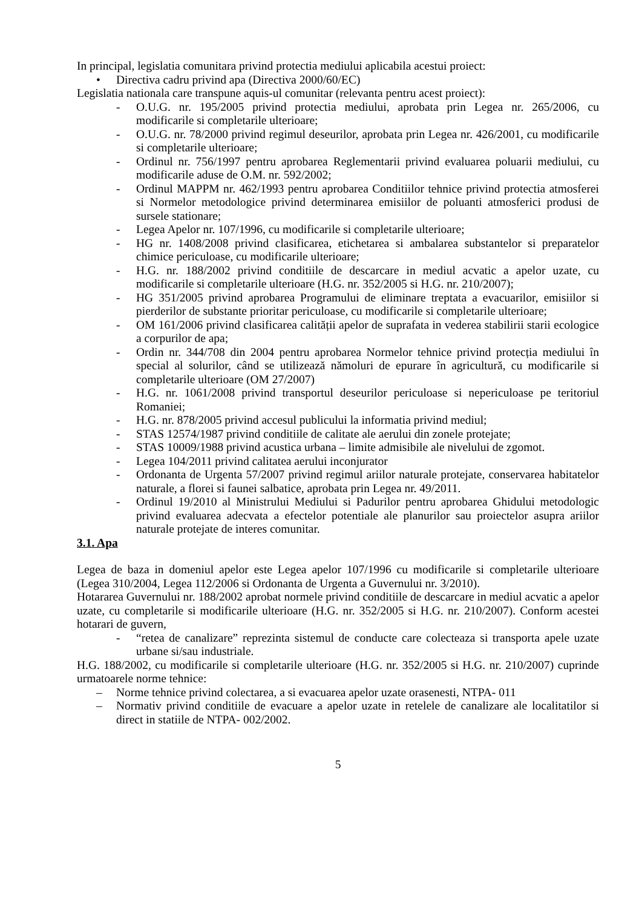In principal, legislatia comunitara privind protectia mediului aplicabila acestui proiect:
• Directiva cadru privind apa (Directiva 2000/60/EC)
Legislatia nationala care transpune aquis-ul comunitar (relevanta pentru acest proiect):
- O.U.G. nr. 195/2005 privind protectia mediului, aprobata prin Legea nr. 265/2006, cu modificarile si completarile ulterioare;
- O.U.G. nr. 78/2000 privind regimul deseurilor, aprobata prin Legea nr. 426/2001, cu modificarile si completarile ulterioare;
- Ordinul nr. 756/1997 pentru aprobarea Reglementarii privind evaluarea poluarii mediului, cu modificarile aduse de O.M. nr. 592/2002;
- Ordinul MAPPM nr. 462/1993 pentru aprobarea Conditiilor tehnice privind protectia atmosferei si Normelor metodologice privind determinarea emisiilor de poluanti atmosferici produsi de sursele stationare;
- Legea Apelor nr. 107/1996, cu modificarile si completarile ulterioare;
- HG nr. 1408/2008 privind clasificarea, etichetarea si ambalarea substantelor si preparatelor chimice periculoase, cu modificarile ulterioare;
- H.G. nr. 188/2002 privind conditiile de descarcare in mediul acvatic a apelor uzate, cu modificarile si completarile ulterioare (H.G. nr. 352/2005 si H.G. nr. 210/2007);
- HG 351/2005 privind aprobarea Programului de eliminare treptata a evacuarilor, emisiilor si pierderilor de substante prioritar periculoase, cu modificarile si completarile ulterioare;
- OM 161/2006 privind clasificarea calității apelor de suprafata in vederea stabilirii starii ecologice a corpurilor de apa;
- Ordin nr. 344/708 din 2004 pentru aprobarea Normelor tehnice privind protecția mediului în special al solurilor, când se utilizează nămoluri de epurare în agricultură, cu modificarile si completarile ulterioare (OM 27/2007)
- H.G. nr. 1061/2008 privind transportul deseurilor periculoase si nepericuloase pe teritoriul Romaniei;
- H.G. nr. 878/2005 privind accesul publicului la informatia privind mediul;
- STAS 12574/1987 privind conditiile de calitate ale aerului din zonele protejate;
- STAS 10009/1988 privind acustica urbana – limite admisibile ale nivelului de zgomot.
- Legea 104/2011 privind calitatea aerului inconjurator
- Ordonanta de Urgenta 57/2007 privind regimul ariilor naturale protejate, conservarea habitatelor naturale, a florei si faunei salbatice, aprobata prin Legea nr. 49/2011.
- Ordinul 19/2010 al Ministrului Mediului si Padurilor pentru aprobarea Ghidului metodologic privind evaluarea adecvata a efectelor potentiale ale planurilor sau proiectelor asupra ariilor naturale protejate de interes comunitar.
3.1. Apa
Legea de baza in domeniul apelor este Legea apelor 107/1996 cu modificarile si completarile ulterioare (Legea 310/2004, Legea 112/2006 si Ordonanta de Urgenta a Guvernului nr. 3/2010).
Hotararea Guvernului nr. 188/2002 aprobat normele privind conditiile de descarcare in mediul acvatic a apelor uzate, cu completarile si modificarile ulterioare (H.G. nr. 352/2005 si H.G. nr. 210/2007). Conform acestei hotarari de guvern,
- “retea de canalizare” reprezinta sistemul de conducte care colecteaza si transporta apele uzate urbane si/sau industriale.
H.G. 188/2002, cu modificarile si completarile ulterioare (H.G. nr. 352/2005 si H.G. nr. 210/2007) cuprinde urmatoarele norme tehnice:
– Norme tehnice privind colectarea, a si evacuarea apelor uzate orasenesti, NTPA- 011
– Normativ privind conditiile de evacuare a apelor uzate in retelele de canalizare ale localitatilor si direct in statiile de NTPA- 002/2002.
5